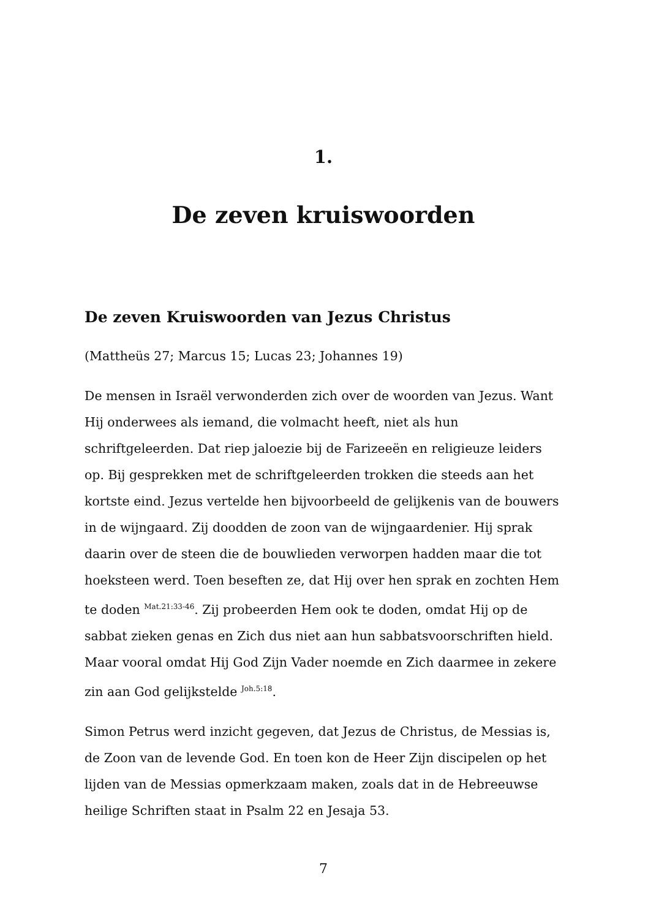1.
De zeven kruiswoorden
De zeven Kruiswoorden van Jezus Christus
(Mattheüs 27; Marcus 15; Lucas 23; Johannes 19)
De mensen in Israël verwonderden zich over de woorden van Jezus. Want Hij onderwees als iemand, die volmacht heeft, niet als hun schriftgeleerden. Dat riep jaloezie bij de Farizeeën en religieuze leiders op. Bij gesprekken met de schriftgeleerden trokken die steeds aan het kortste eind. Jezus vertelde hen bijvoorbeeld de gelijkenis van de bouwers in de wijngaard. Zij doodden de zoon van de wijngaardenier. Hij sprak daarin over de steen die de bouwlieden verworpen hadden maar die tot hoeksteen werd. Toen beseften ze, dat Hij over hen sprak en zochten Hem te doden <sup>Mat.21:33-46</sup>. Zij probeerden Hem ook te doden, omdat Hij op de sabbat zieken genas en Zich dus niet aan hun sabbatsvoorschriften hield. Maar vooral omdat Hij God Zijn Vader noemde en Zich daarmee in zekere zin aan God gelijkstelde <sup>Joh.5:18</sup>.
Simon Petrus werd inzicht gegeven, dat Jezus de Christus, de Messias is, de Zoon van de levende God. En toen kon de Heer Zijn discipelen op het lijden van de Messias opmerkzaam maken, zoals dat in de Hebreeuwse heilige Schriften staat in Psalm 22 en Jesaja 53.
7